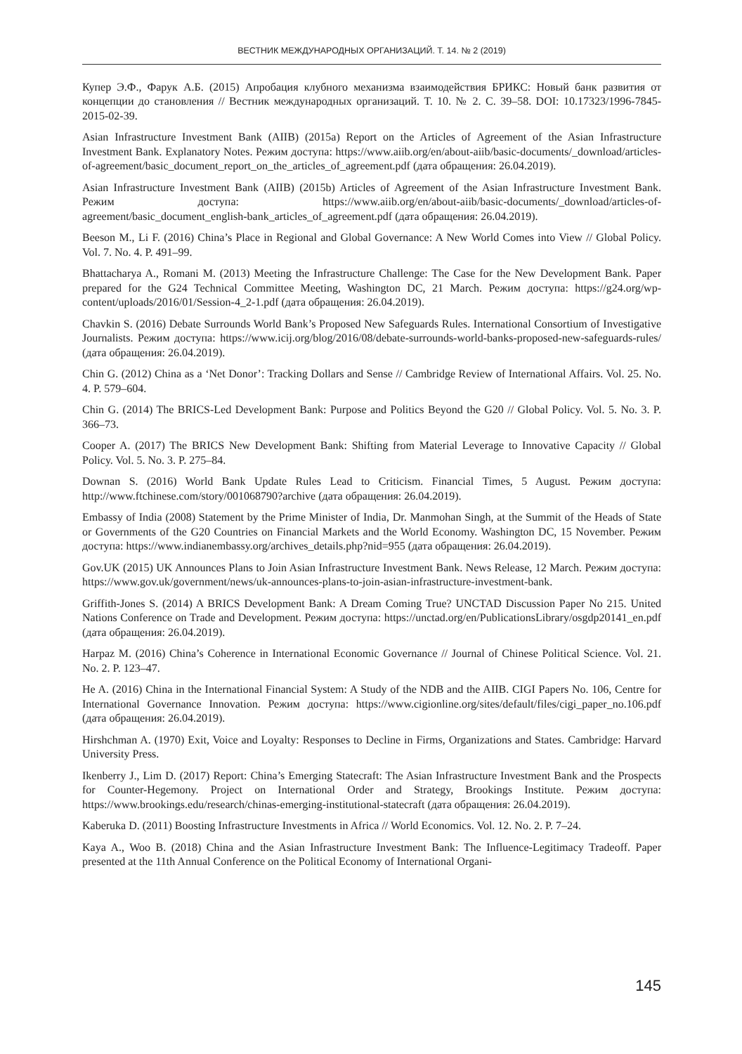ВЕСТНИК МЕЖДУНАРОДНЫХ ОРГАНИЗАЦИЙ. Т. 14. № 2 (2019)
Купер Э.Ф., Фарук А.Б. (2015) Апробация клубного механизма взаимодействия БРИКС: Новый банк развития от концепции до становления // Вестник международных организаций. Т. 10. № 2. С. 39–58. DOI: 10.17323/1996-7845-2015-02-39.
Asian Infrastructure Investment Bank (AIIB) (2015a) Report on the Articles of Agreement of the Asian Infrastructure Investment Bank. Explanatory Notes. Режим доступа: https://www.aiib.org/en/about-aiib/basic-documents/_download/articles-of-agreement/basic_document_report_on_the_articles_of_agreement.pdf (дата обращения: 26.04.2019).
Asian Infrastructure Investment Bank (AIIB) (2015b) Articles of Agreement of the Asian Infrastructure Investment Bank. Режим доступа: https://www.aiib.org/en/about-aiib/basic-documents/_download/articles-of-agreement/basic_document_english-bank_articles_of_agreement.pdf (дата обращения: 26.04.2019).
Beeson M., Li F. (2016) China’s Place in Regional and Global Governance: A New World Comes into View // Global Policy. Vol. 7. No. 4. P. 491–99.
Bhattacharya A., Romani M. (2013) Meeting the Infrastructure Challenge: The Case for the New Development Bank. Paper prepared for the G24 Technical Committee Meeting, Washington DC, 21 March. Режим доступа: https://g24.org/wp-content/uploads/2016/01/Session-4_2-1.pdf (дата обращения: 26.04.2019).
Chavkin S. (2016) Debate Surrounds World Bank’s Proposed New Safeguards Rules. International Consortium of Investigative Journalists. Режим доступа: https://www.icij.org/blog/2016/08/debate-surrounds-world-banks-proposed-new-safeguards-rules/ (дата обращения: 26.04.2019).
Chin G. (2012) China as a ‘Net Donor’: Tracking Dollars and Sense // Cambridge Review of International Affairs. Vol. 25. No. 4. P. 579–604.
Chin G. (2014) The BRICS-Led Development Bank: Purpose and Politics Beyond the G20 // Global Policy. Vol. 5. No. 3. P. 366–73.
Cooper A. (2017) The BRICS New Development Bank: Shifting from Material Leverage to Innovative Capacity // Global Policy. Vol. 5. No. 3. P. 275–84.
Downan S. (2016) World Bank Update Rules Lead to Criticism. Financial Times, 5 August. Режим доступа: http://www.ftchinese.com/story/001068790?archive (дата обращения: 26.04.2019).
Embassy of India (2008) Statement by the Prime Minister of India, Dr. Manmohan Singh, at the Summit of the Heads of State or Governments of the G20 Countries on Financial Markets and the World Economy. Washington DC, 15 November. Режим доступа: https://www.indianembassy.org/archives_details.php?nid=955 (дата обращения: 26.04.2019).
Gov.UK (2015) UK Announces Plans to Join Asian Infrastructure Investment Bank. News Release, 12 March. Режим доступа: https://www.gov.uk/government/news/uk-announces-plans-to-join-asian-infrastructure-investment-bank.
Griffith-Jones S. (2014) A BRICS Development Bank: A Dream Coming True? UNCTAD Discussion Paper No 215. United Nations Conference on Trade and Development. Режим доступа: https://unctad.org/en/PublicationsLibrary/osgdp20141_en.pdf (дата обращения: 26.04.2019).
Harpaz M. (2016) China’s Coherence in International Economic Governance // Journal of Chinese Political Science. Vol. 21. No. 2. P. 123–47.
He A. (2016) China in the International Financial System: A Study of the NDB and the AIIB. CIGI Papers No. 106, Centre for International Governance Innovation. Режим доступа: https://www.cigionline.org/sites/default/files/cigi_paper_no.106.pdf (дата обращения: 26.04.2019).
Hirshchman A. (1970) Exit, Voice and Loyalty: Responses to Decline in Firms, Organizations and States. Cambridge: Harvard University Press.
Ikenberry J., Lim D. (2017) Report: China’s Emerging Statecraft: The Asian Infrastructure Investment Bank and the Prospects for Counter-Hegemony. Project on International Order and Strategy, Brookings Institute. Режим доступа: https://www.brookings.edu/research/chinas-emerging-institutional-statecraft (дата обращения: 26.04.2019).
Kaberuka D. (2011) Boosting Infrastructure Investments in Africa // World Economics. Vol. 12. No. 2. P. 7–24.
Kaya A., Woo B. (2018) China and the Asian Infrastructure Investment Bank: The Influence-Legitimacy Tradeoff. Paper presented at the 11th Annual Conference on the Political Economy of International Organi-
145